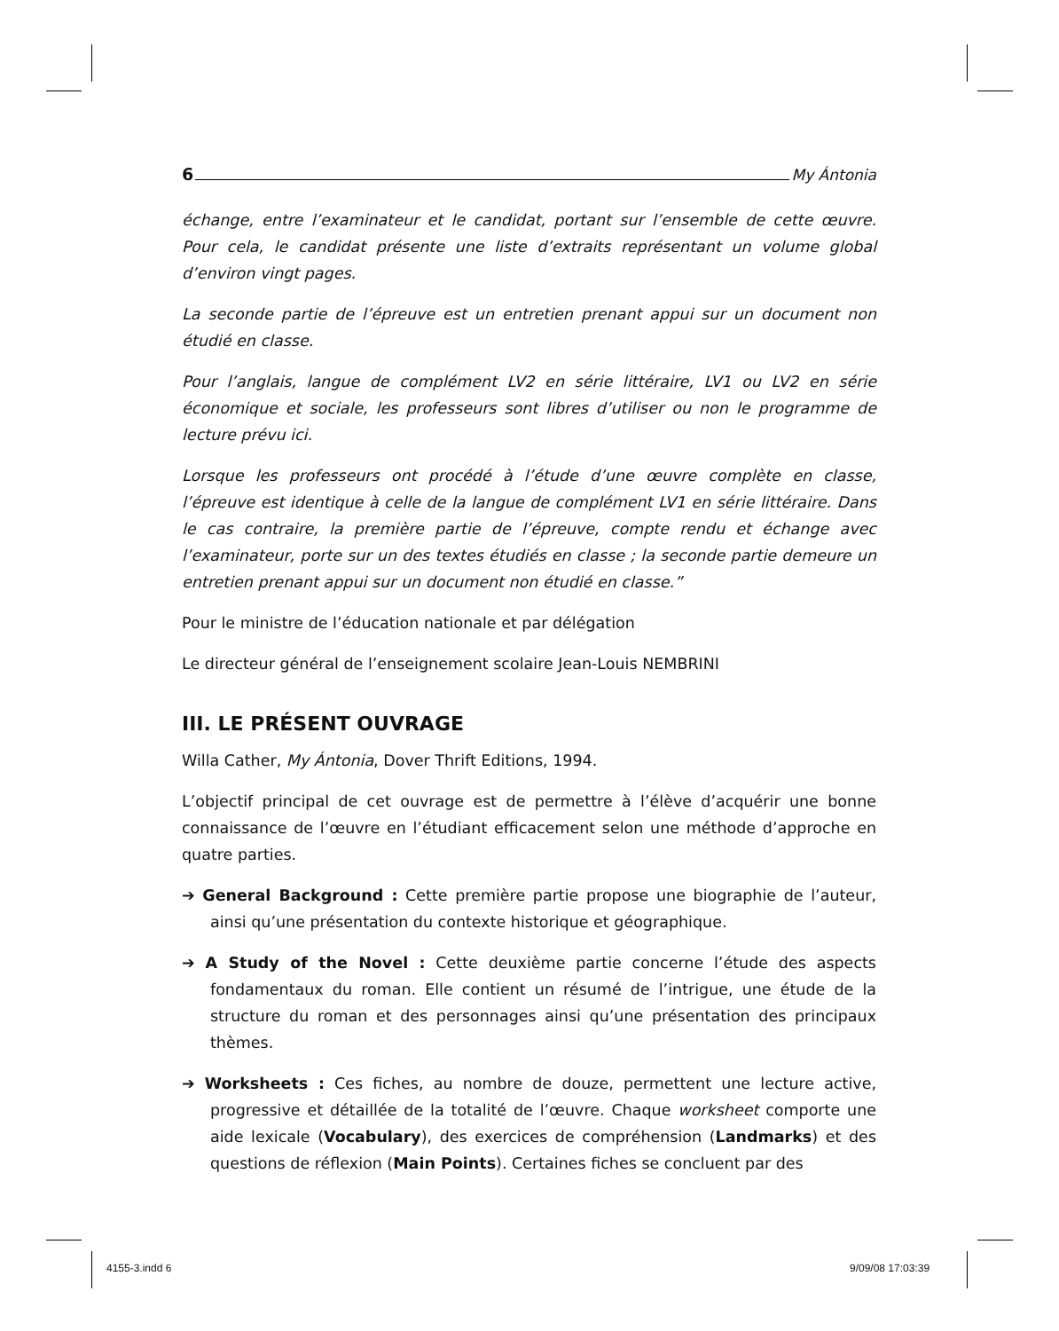6 My Ántonia
échange, entre l’examinateur et le candidat, portant sur l’ensemble de cette œuvre. Pour cela, le candidat présente une liste d’extraits représentant un volume global d’environ vingt pages.
La seconde partie de l’épreuve est un entretien prenant appui sur un document non étudié en classe.
Pour l’anglais, langue de complément LV2 en série littéraire, LV1 ou LV2 en série économique et sociale, les professeurs sont libres d’utiliser ou non le programme de lecture prévu ici.
Lorsque les professeurs ont procédé à l’étude d’une œuvre complète en classe, l’épreuve est identique à celle de la langue de complément LV1 en série littéraire. Dans le cas contraire, la première partie de l’épreuve, compte rendu et échange avec l’examinateur, porte sur un des textes étudiés en classe ; la seconde partie demeure un entretien prenant appui sur un document non étudié en classe.”
Pour le ministre de l’éducation nationale et par délégation
Le directeur général de l’enseignement scolaire Jean-Louis NEMBRINI
III. LE PRÉSENT OUVRAGE
Willa Cather, My Ántonia, Dover Thrift Editions, 1994.
L’objectif principal de cet ouvrage est de permettre à l’élève d’acquérir une bonne connaissance de l’œuvre en l’étudiant efficacement selon une méthode d’approche en quatre parties.
➔ General Background : Cette première partie propose une biographie de l’auteur, ainsi qu’une présentation du contexte historique et géographique.
➔ A Study of the Novel : Cette deuxième partie concerne l’étude des aspects fondamentaux du roman. Elle contient un résumé de l’intrigue, une étude de la structure du roman et des personnages ainsi qu’une présentation des principaux thèmes.
➔ Worksheets : Ces fiches, au nombre de douze, permettent une lecture active, progressive et détaillée de la totalité de l’œuvre. Chaque worksheet comporte une aide lexicale (Vocabulary), des exercices de compréhension (Landmarks) et des questions de réflexion (Main Points). Certaines fiches se concluent par des
4155-3.indd 6 9/09/08 17:03:39